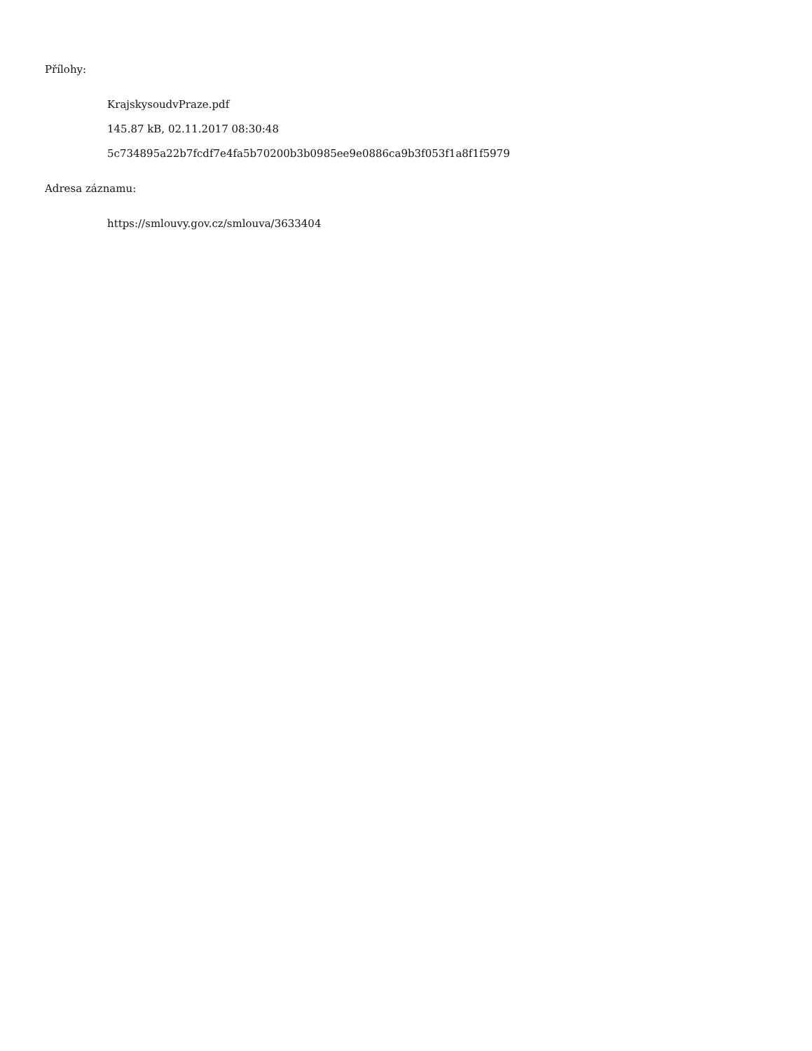Přílohy:
KrajskysoudvPraze.pdf
145.87 kB, 02.11.2017 08:30:48
5c734895a22b7fcdf7e4fa5b70200b3b0985ee9e0886ca9b3f053f1a8f1f5979
Adresa záznamu:
https://smlouvy.gov.cz/smlouva/3633404